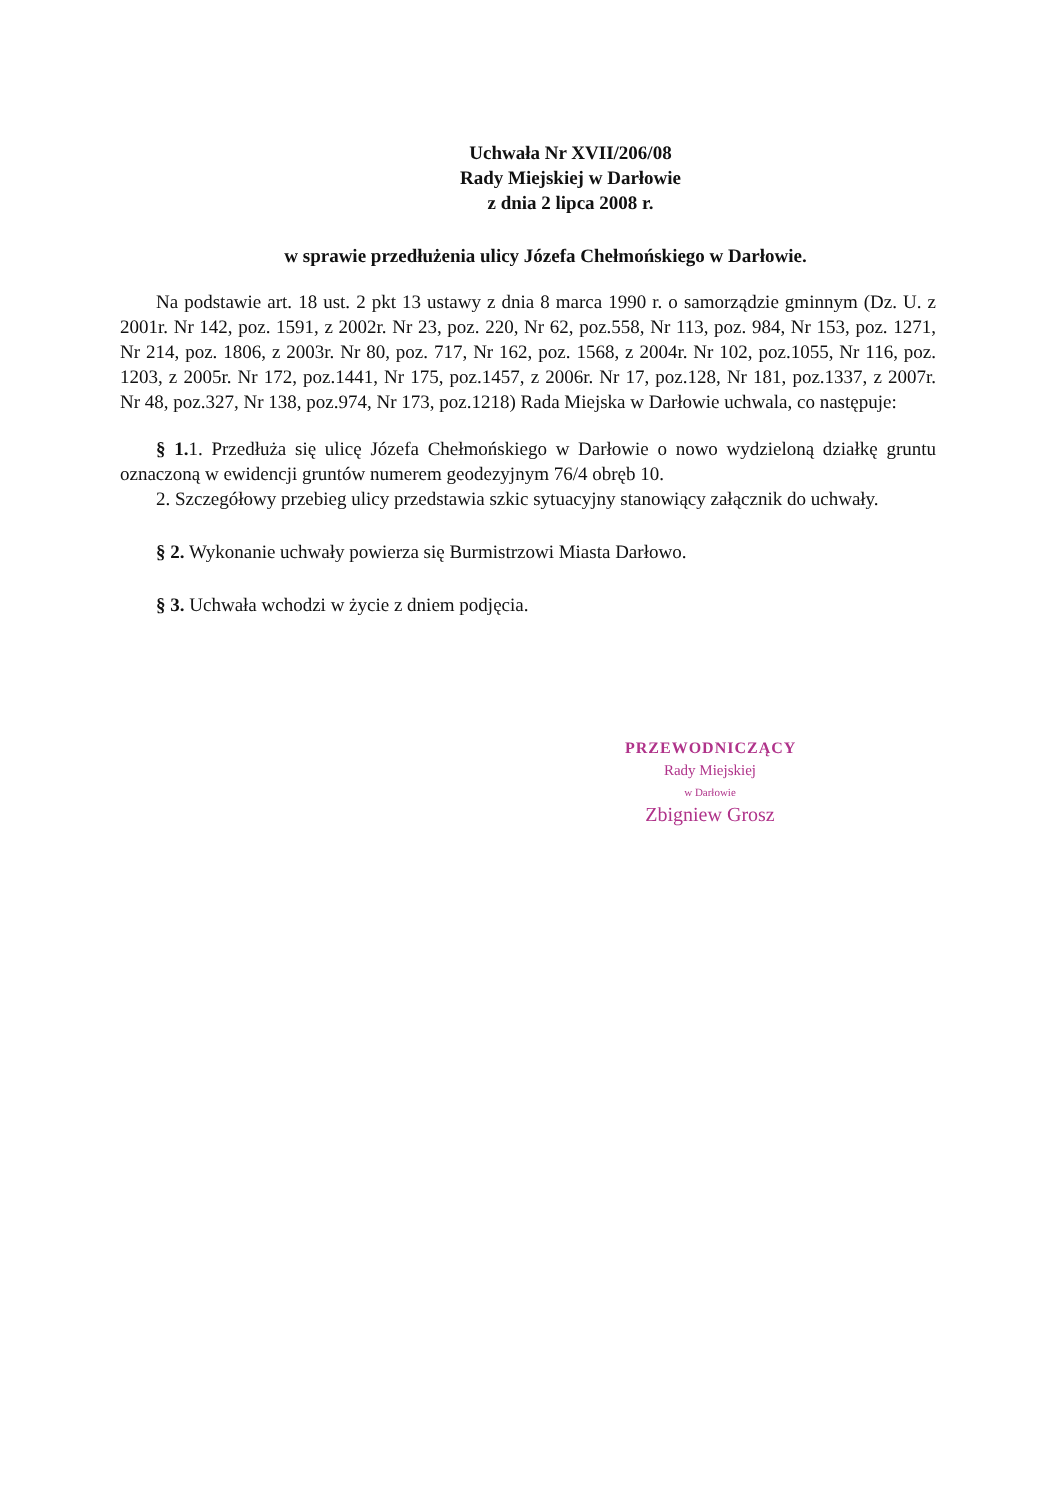Uchwała Nr XVII/206/08
Rady Miejskiej w Darłowie
z dnia 2 lipca 2008 r.
w sprawie przedłużenia ulicy Józefa Chełmońskiego w Darłowie.
Na podstawie art. 18 ust. 2 pkt 13 ustawy z dnia 8 marca 1990 r. o samorządzie gminnym (Dz. U. z 2001r. Nr 142, poz. 1591, z 2002r. Nr 23, poz. 220, Nr 62, poz.558, Nr 113, poz. 984, Nr 153, poz. 1271, Nr 214, poz. 1806, z 2003r. Nr 80, poz. 717, Nr 162, poz. 1568, z 2004r. Nr 102, poz.1055, Nr 116, poz. 1203, z 2005r. Nr 172, poz.1441, Nr 175, poz.1457, z 2006r. Nr 17, poz.128, Nr 181, poz.1337, z 2007r. Nr 48, poz.327, Nr 138, poz.974, Nr 173, poz.1218) Rada Miejska w Darłowie uchwala, co następuje:
§ 1. 1. Przedłuża się ulicę Józefa Chełmońskiego w Darłowie o nowo wydzieloną działkę gruntu oznaczoną w ewidencji gruntów numerem geodezyjnym 76/4 obręb 10.
2. Szczegółowy przebieg ulicy przedstawia szkic sytuacyjny stanowiący załącznik do uchwały.
§ 2. Wykonanie uchwały powierza się Burmistrzowi Miasta Darłowo.
§ 3. Uchwała wchodzi w życie z dniem podjęcia.
PRZEWODNICZĄCY
Rady Miejskiej
w Darłowie
Zbigniew Grosz